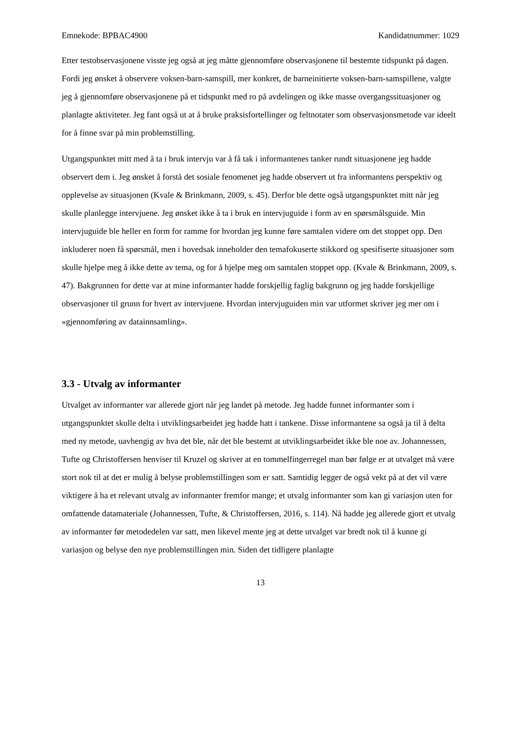Emnekode: BPBAC4900 Kandidatnummer: 1029
Etter testobservasjonene visste jeg også at jeg måtte gjennomføre observasjonene til bestemte tidspunkt på dagen. Fordi jeg ønsket å observere voksen-barn-samspill, mer konkret, de barneinitierte voksen-barn-samspillene, valgte jeg å gjennomføre observasjonene på et tidspunkt med ro på avdelingen og ikke masse overgangssituasjoner og planlagte aktiviteter. Jeg fant også ut at å bruke praksisfortellinger og feltnotater som observasjonsmetode var ideelt for å finne svar på min problemstilling.
Utgangspunktet mitt med å ta i bruk intervju var å få tak i informantenes tanker rundt situasjonene jeg hadde observert dem i. Jeg ønsket å forstå det sosiale fenomenet jeg hadde observert ut fra informantens perspektiv og opplevelse av situasjonen (Kvale & Brinkmann, 2009, s. 45). Derfor ble dette også utgangspunktet mitt når jeg skulle planlegge intervjuene. Jeg ønsket ikke å ta i bruk en intervjuguide i form av en spørsmålsguide. Min intervjuguide ble heller en form for ramme for hvordan jeg kunne føre samtalen videre om det stoppet opp. Den inkluderer noen få spørsmål, men i hovedsak inneholder den temafokuserte stikkord og spesifiserte situasjoner som skulle hjelpe meg å ikke dette av tema, og for å hjelpe meg om samtalen stoppet opp. (Kvale & Brinkmann, 2009, s. 47). Bakgrunnen for dette var at mine informanter hadde forskjellig faglig bakgrunn og jeg hadde forskjellige observasjoner til grunn for hvert av intervjuene. Hvordan intervjuguiden min var utformet skriver jeg mer om i «gjennomføring av datainnsamling».
3.3 - Utvalg av informanter
Utvalget av informanter var allerede gjort når jeg landet på metode. Jeg hadde funnet informanter som i utgangspunktet skulle delta i utviklingsarbeidet jeg hadde hatt i tankene. Disse informantene sa også ja til å delta med ny metode, uavhengig av hva det ble, når det ble bestemt at utviklingsarbeidet ikke ble noe av. Johannessen, Tufte og Christoffersen henviser til Kruzel og skriver at en tommelfingerregel man bør følge er at utvalget må være stort nok til at det er mulig å belyse problemstillingen som er satt. Samtidig legger de også vekt på at det vil være viktigere å ha et relevant utvalg av informanter fremfor mange; et utvalg informanter som kan gi variasjon uten for omfattende datamateriale (Johannessen, Tufte, & Christoffersen, 2016, s. 114). Nå hadde jeg allerede gjort et utvalg av informanter før metodedelen var satt, men likevel mente jeg at dette utvalget var bredt nok til å kunne gi variasjon og belyse den nye problemstillingen min. Siden det tidligere planlagte
13